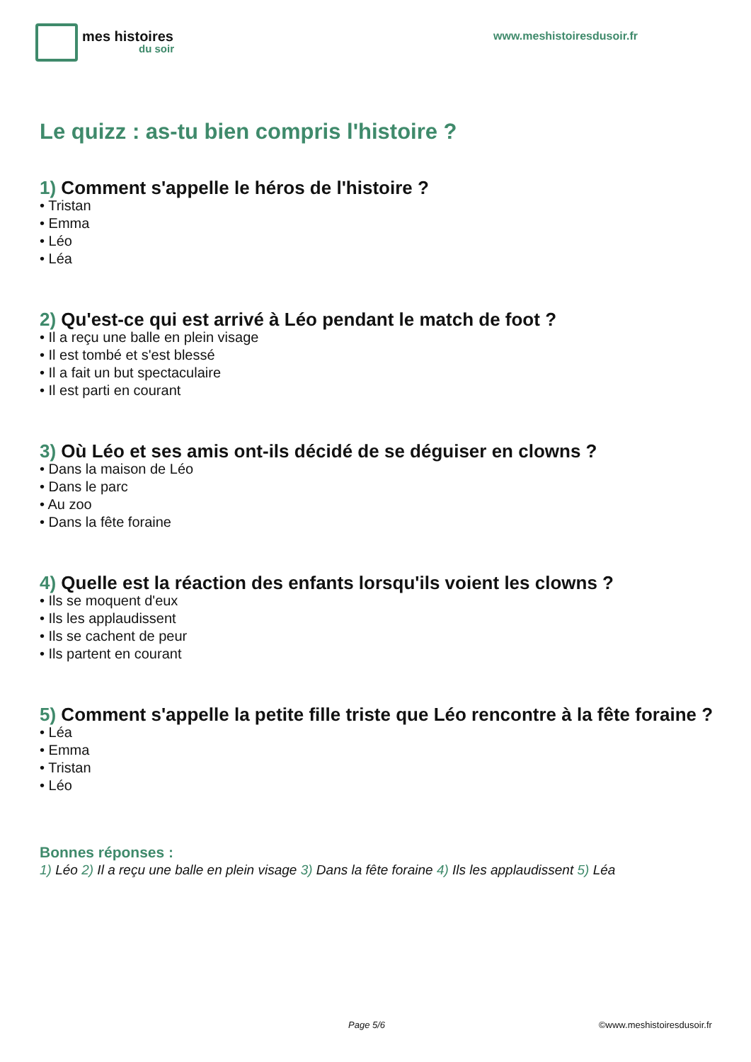mes histoires
du soir
www.meshistoiresdusoir.fr
Le quizz : as-tu bien compris l'histoire ?
1) Comment s'appelle le héros de l'histoire ?
• Tristan
• Emma
• Léo
• Léa
2) Qu'est-ce qui est arrivé à Léo pendant le match de foot ?
• Il a reçu une balle en plein visage
• Il est tombé et s'est blessé
• Il a fait un but spectaculaire
• Il est parti en courant
3) Où Léo et ses amis ont-ils décidé de se déguiser en clowns ?
• Dans la maison de Léo
• Dans le parc
• Au zoo
• Dans la fête foraine
4) Quelle est la réaction des enfants lorsqu'ils voient les clowns ?
• Ils se moquent d'eux
• Ils les applaudissent
• Ils se cachent de peur
• Ils partent en courant
5) Comment s'appelle la petite fille triste que Léo rencontre à la fête foraine ?
• Léa
• Emma
• Tristan
• Léo
Bonnes réponses :
1) Léo 2) Il a reçu une balle en plein visage 3) Dans la fête foraine 4) Ils les applaudissent 5) Léa
Page 5/6 ©www.meshistoiresdusoir.fr